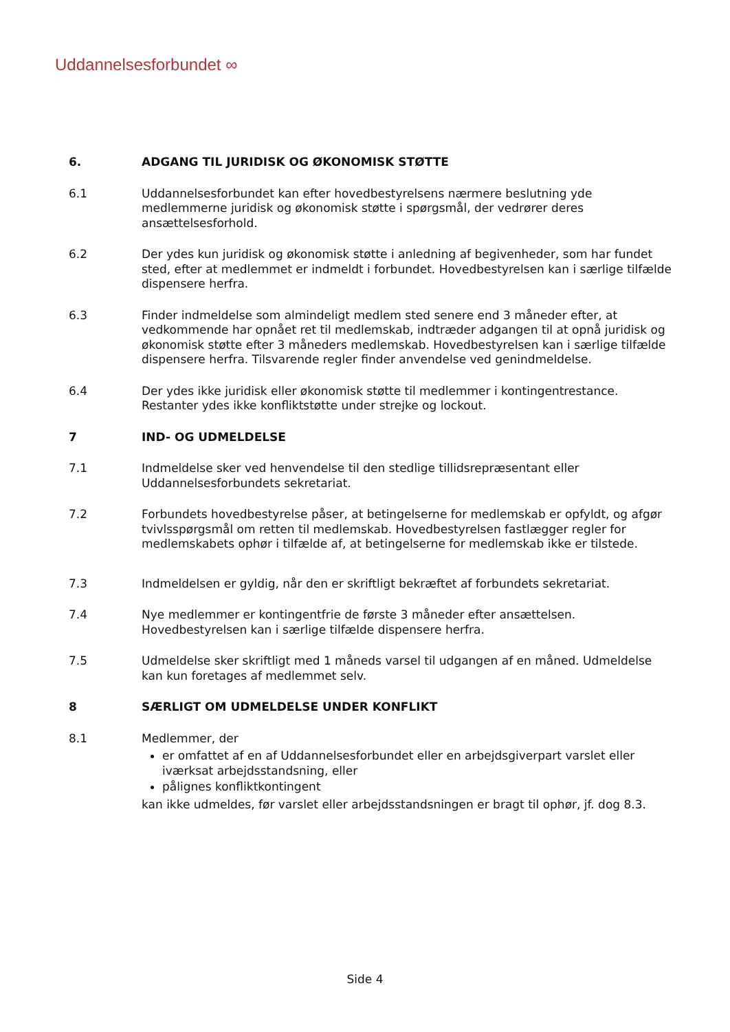Uddannelsesforbundet ∞
6. ADGANG TIL JURIDISK OG ØKONOMISK STØTTE
6.1 Uddannelsesforbundet kan efter hovedbestyrelsens nærmere beslutning yde medlemmerne juridisk og økonomisk støtte i spørgsmål, der vedrører deres ansættelsesforhold.
6.2 Der ydes kun juridisk og økonomisk støtte i anledning af begivenheder, som har fundet sted, efter at medlemmet er indmeldt i forbundet. Hovedbestyrelsen kan i særlige tilfælde dispensere herfra.
6.3 Finder indmeldelse som almindeligt medlem sted senere end 3 måneder efter, at vedkommende har opnået ret til medlemskab, indtræder adgangen til at opnå juridisk og økonomisk støtte efter 3 måneders medlemskab. Hovedbestyrelsen kan i særlige tilfælde dispensere herfra. Tilsvarende regler finder anvendelse ved genindmeldelse.
6.4 Der ydes ikke juridisk eller økonomisk støtte til medlemmer i kontingentrestance. Restanter ydes ikke konfliktstøtte under strejke og lockout.
7 IND- OG UDMELDELSE
7.1 Indmeldelse sker ved henvendelse til den stedlige tillidsrepræsentant eller Uddannelsesforbundets sekretariat.
7.2 Forbundets hovedbestyrelse påser, at betingelserne for medlemskab er opfyldt, og afgør tvivlsspørgsmål om retten til medlemskab. Hovedbestyrelsen fastlægger regler for medlemskabets ophør i tilfælde af, at betingelserne for medlemskab ikke er tilstede.
7.3 Indmeldelsen er gyldig, når den er skriftligt bekræftet af forbundets sekretariat.
7.4 Nye medlemmer er kontingentfrie de første 3 måneder efter ansættelsen. Hovedbestyrelsen kan i særlige tilfælde dispensere herfra.
7.5 Udmeldelse sker skriftligt med 1 måneds varsel til udgangen af en måned. Udmeldelse kan kun foretages af medlemmet selv.
8 SÆRLIGT OM UDMELDELSE UNDER KONFLIKT
8.1 Medlemmer, der
er omfattet af en af Uddannelsesforbundet eller en arbejdsgiverpart varslet eller iværksat arbejdsstandsning, eller
pålignes konfliktkontingent
kan ikke udmeldes, før varslet eller arbejdsstandsningen er bragt til ophør, jf. dog 8.3.
Side 4